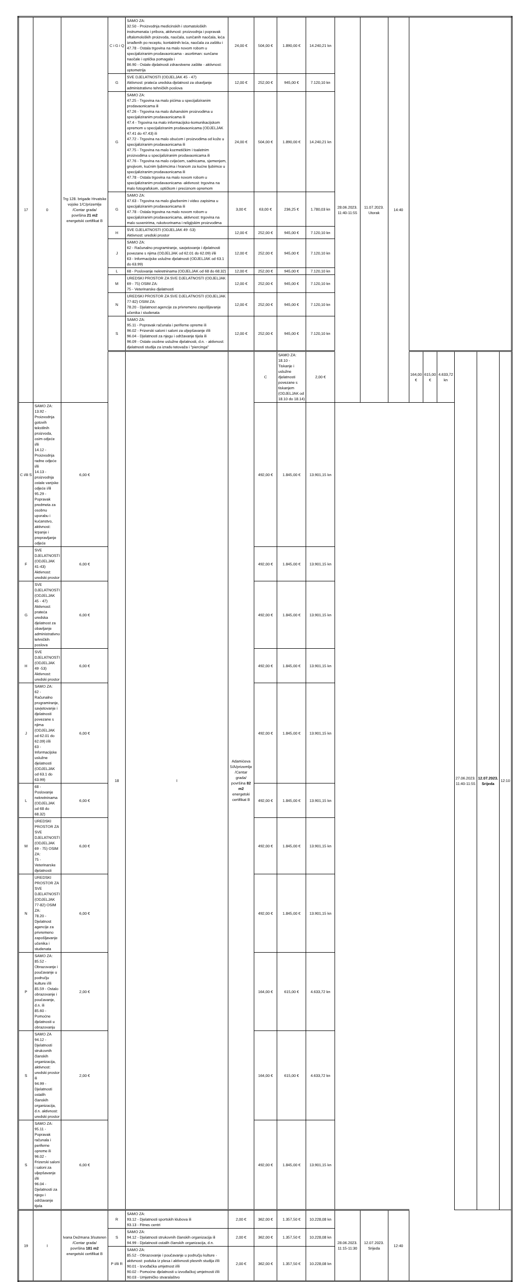| 17 | 0 | Trg 128. brigade Hrvatske vojske 1/C/prizemlje /Centar grada/ površina 21 m2 energetski certifikat B | C i G i Q | SAMO ZA: 32.50 - Proizvodnja medicinskih i stomatoloških instrumenata i pribora, aktivnost: proizvodnja i popravak oftalomoloških proizvoda, naočala, sunčanih naočala, leća izrađenih po receptu, kontaktnih leća, naočala za zaštitu i 47.78 - Ostala trgovina na malo novom robom u specijaliziranim prodavaonicama - asortiman: sunčane naočale i optička pomagala i 86.90 - Ostale djelatnosti zdravstvene zaštite - aktivnost: optometrija | 24,00 € | 504,00 € | 1.890,00 € | 14.240,21 kn | 28.06.2023. 11:40-11:55 | 11.07.2023. Utorak | 14:40 | | | | | | |
| | | | G | SVE DJELATNOSTI (ODJELJAK 45 - 47) Aktivnost: prateća uredska djelatnost za obavljanje administrativno tehničkih poslova | 12,00 € | 252,00 € | 945,00 € | 7.120,10 kn | | | | | | | | | |
| | | | G | SAMO ZA: 47.25 - Trgovina na malo pićima u specijaliziranim prodavaonicama ili 47.26 - Trgovina na malo duhanskim proizvodima u specijaliziranim prodavaonicama ili 47.4 - Trgovina na malo informacijsko-komunikacijskom opremom u specijaliziranim prodavaonicama (ODJELJAK 47.41 do 47.43) ili 47.72 - Trgovina na malo obućom i proizvodima od kože u specijaliziranim prodavaonicama ili 47.75 - Trgovina na malo kozmetičkim i toaletnim proizvodima u specijaliziranim prodavaonicama ili 47.76 - Trgovina na malo cvijećem, sadnicama, sjemenjem, gnojivom, kućnim ljubimcima i hranom za kućne ljubimce u specijaliziranim prodavaonicama ili 47.78 - Ostala trgovina na malo novom robom u specijaliziranim prodavaonicama -aktivnost: trgovina na malo fotografskom, optičkom i preciznom opremom | 24,00 € | 504,00 € | 1.890,00 € | 14.240,21 kn | | | | | | | | | |
| | | | G | SAMO ZA: 47.63 - Trgovina na malo glazbenim i video zapisima u specijaliziranim prodavaonicama ili 47.78 - Ostala trgovina na malo novom robom u specijaliziranim prodavaonicama, aktivnost: trgovina na malo suvenirima, rukotvorinama i religijskim proizvodima | 3,00 € | 63,00 € | 236,25 € | 1.780,03 kn | | | | | | | | | |
| | | | H | SVE DJELATNOSTI (ODJELJAK 49 -53) Aktivnost: uredski prostor | 12,00 € | 252,00 € | 945,00 € | 7.120,10 kn | | | | | | | | | |
| | | | J | SAMO ZA: 62 - Računalno programiranje, savjetovanje i djelatnosti povezane s njima (ODJELJAK od 62.01 do 62.09) i/ili 63 - Informacijske uslužne djelatnosti (ODJELJAK od 63.1 do 63.99) | 12,00 € | 252,00 € | 945,00 € | 7.120,10 kn | | | | | | | | | |
| | | | L | 68 - Poslovanje nekretninama (ODJELJAK od 68 do 68.32) | 12,00 € | 252,00 € | 945,00 € | 7.120,10 kn | | | | | | | | | |
| | | | M | UREDSKI PROSTOR ZA SVE DJELATNOSTI (ODJELJAK 69 - 75) OSIM ZA: 75 - Veterinarske djelatnosti | 12,00 € | 252,00 € | 945,00 € | 7.120,10 kn | | | | | | | | | |
| | | | N | UREDSKI PROSTOR ZA SVE DJELATNOSTI (ODJELJAK 77-82) OSIM ZA: 78.20 - Djelatnost agencije za privremeno zapošljavanje učenika i studenata | 12,00 € | 252,00 € | 945,00 € | 7.120,10 kn | | | | | | | | | |
| | | | S | SAMO ZA: 95.11 - Popravak računala i periferne opreme ili 96.02 - Frizerski saloni i saloni za uljepšavanje i/ili 96.04 - Djelatnosti za njegu i održavanje tijela ili 96.09 - Ostale osobne uslužne djelatnosti, d.n. - aktivnost: djelatnosti studija za izradu tetovaža i "piercinga" | 12,00 € | 252,00 € | 945,00 € | 7.120,10 kn | | | | | | | | | |
| | | | 18 | I | Adamićeva 5/A/prizemlje /Centar grada/ površina 82 m2 energetski certifikat B | C | SAMO ZA: 18.10 - Tiskanje i uslužne djelatnosti povezane s tiskanjem (ODJELJAK od 18.10 do 18.14) | 2,00 € | | | | 164,00 € | 615,00 € | 4.633,72 kn | 27.06.2023. 11:40-11:55 | 12.07.2023. Srijeda | 12:10 |
| C i/ili S | SAMO ZA: 13.92 - Proizvodnja gotovih tekstilnih proizvoda, osim odjeće i/ili 14.12 - Proizvodnja radne odjeće i/ili 14.13 - proizvodnja ostale vanjske odjeće i/ili 95.29 - Popravak predmeta za osobnu uporabu i kućanstvo, aktivnost: krpanje i prepravljanje odjeće | 6,00 € | | | | 492,00 € | 1.845,00 € | 13.901,15 kn | | | | | | | | | |
| F | SVE DJELATNOSTI (ODJELJAK 41-43) Aktivnost: uredski prostor | 6,00 € | | | | 492,00 € | 1.845,00 € | 13.901,15 kn | | | | | | | | | |
| G | SVE DJELATNOSTI (ODJELJAK 45 - 47) Aktivnost: prateća uredska djelatnost za obavljanje administrativno tehničkih poslova | 6,00 € | | | | 492,00 € | 1.845,00 € | 13.901,15 kn | | | | | | | | | |
| H | SVE DJELATNOSTI (ODJELJAK 49 -53) Aktivnost: uredski prostor | 6,00 € | | | | 492,00 € | 1.845,00 € | 13.901,15 kn | | | | | | | | | |
| J | SAMO ZA: 62 - Računalno programiranje, savjetovanje i djelatnosti povezane s njima (ODJELJAK od 62.01 do 62.09) i/ili 63 - Informacijske uslužne djelatnosti (ODJELJAK od 63.1 do 63.99) | 6,00 € | | | | 492,00 € | 1.845,00 € | 13.901,15 kn | | | | | | | | | |
| L | 68 - Poslovanje nekretninama (ODJELJAK od 68 do 68.32) | 6,00 € | | | | 492,00 € | 1.845,00 € | 13.901,15 kn | | | | | | | | | |
| M | UREDSKI PROSTOR ZA SVE DJELATNOSTI (ODJELJAK 69 - 75) OSIM ZA: 75 - Veterinarske djelatnosti | 6,00 € | | | | 492,00 € | 1.845,00 € | 13.901,15 kn | | | | | | | | | |
| N | UREDSKI PROSTOR ZA SVE DJELATNOSTI (ODJELJAK 77-82) OSIM ZA: 78.20 - Djelatnost agencije za privremeno zapošljavanje učenika i studenata | 6,00 € | | | | 492,00 € | 1.845,00 € | 13.901,15 kn | | | | | | | | | |
| P | SAMO ZA: 85.52 - Obrazovanje i poučavanje u području kulture i/ili 85.59 - Ostalo obrazovanje i poučavanje, d.n. ili 85.60 - Pomoćne djelatnosti u obrazovanju | 2,00 € | | | | 164,00 € | 615,00 € | 4.633,72 kn | | | | | | | | | |
| S | SAMO ZA 94.12 - Djelatnosti strukovnih članskih organizacija, aktivnost: uredski prostor ili 94.99 - Djelatnosti ostalih članskih organizacija, d.n. aktivnost: uredski prostor | 2,00 € | | | | 164,00 € | 615,00 € | 4.633,72 kn | | | | | | | | | |
| S | SAMO ZA: 95.11 - Popravak računala i periferne opreme ili 96.02 - Frizerski saloni i saloni za uljepšavanje i/ili 96.04 - Djelatnosti za njegu i održavanje tijela | 6,00 € | | | | 492,00 € | 1.845,00 € | 13.901,15 kn | | | | | | | | | |
| 19 | I | Ivana Dežmana 3/suteren /Centar grada/ površina 181 m2 energetski certifikat B | R | SAMO ZA: 93.12 - Djelatnosti sportskih klubova ili 93.13 - Fitnes centri | 2,00 € | 362,00 € | 1.357,50 € | 10.228,08 kn | 28.06.2023. 11:15-11:30 | 12.07.2023. Srijeda | 12:40 | | | | | | |
| | | | S | SAMO ZA: 94.12 - Djelatnosti strukovnih članskih organizacija ili 94.99 - Djelatnosti ostalih članskih organizacija, d.n. | 2,00 € | 362,00 € | 1.357,50 € | 10.228,08 kn | | | | | | | | | |
| | | | P i/ili R | SAMO ZA: 85.52 - Obrazovanje i poučavanje u području kulture - aktivnost: poduka iz plesa i aktivnosti plesnih studija i/ili 90.01 - Izvođačka umjetnost i/ili 90.02 - Pomoćne djelatnosti u izvođačkoj umjetnosti i/ili 90.03 - Umjetničko stvaralaštvo | 2,00 € | 362,00 € | 1.357,50 € | 10.228,08 kn | | | | | | | | | |